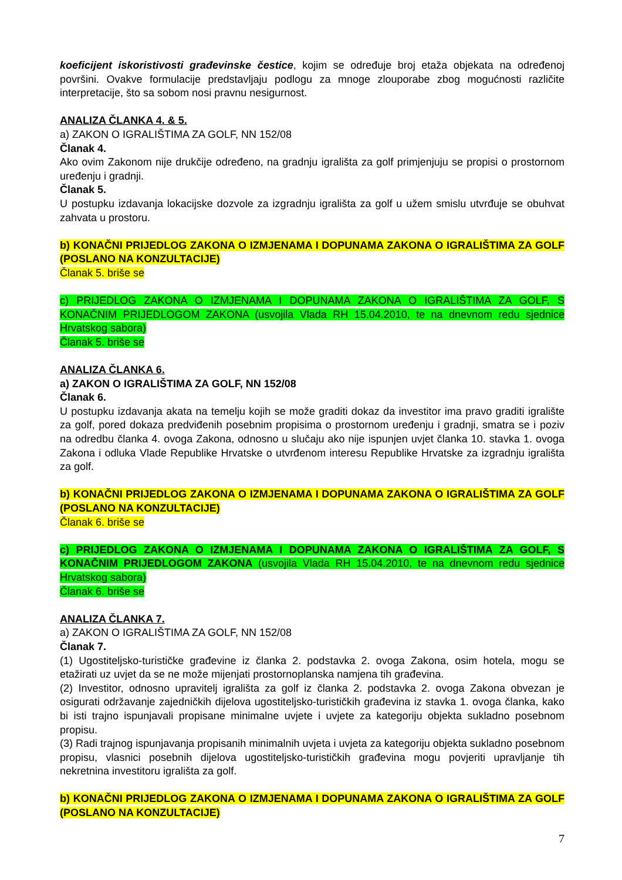koeficijent iskoristivosti građevinske čestice, kojim se određuje broj etaža objekata na određenoj površini. Ovakve formulacije predstavljaju podlogu za mnoge zlouporabe zbog mogućnosti različite interpretacije, što sa sobom nosi pravnu nesigurnost.
ANALIZA ČLANKA 4. & 5.
a) ZAKON O IGRALIŠTIMA ZA GOLF, NN 152/08
Članak 4.
Ako ovim Zakonom nije drukčije određeno, na gradnju igrališta za golf primjenjuju se propisi o prostornom uređenju i gradnji.
Članak 5.
U postupku izdavanja lokacijske dozvole za izgradnju igrališta za golf u užem smislu utvrđuje se obuhvat zahvata u prostoru.
b) KONAČNI PRIJEDLOG ZAKONA O IZMJENAMA I DOPUNAMA ZAKONA O IGRALIŠTIMA ZA GOLF (POSLANO NA KONZULTACIJE)
Članak 5. briše se
c) PRIJEDLOG ZAKONA O IZMJENAMA I DOPUNAMA ZAKONA O IGRALIŠTIMA ZA GOLF, S KONAČNIM PRIJEDLOGOM ZAKONA (usvojila Vlada RH 15.04.2010, te na dnevnom redu sjednice Hrvatskog sabora)
Članak 5. briše se
ANALIZA ČLANKA 6.
a) ZAKON O IGRALIŠTIMA ZA GOLF, NN 152/08
Članak 6.
U postupku izdavanja akata na temelju kojih se može graditi dokaz da investitor ima pravo graditi igralište za golf, pored dokaza predviđenih posebnim propisima o prostornom uređenju i gradnji, smatra se i poziv na odredbu članka 4. ovoga Zakona, odnosno u slučaju ako nije ispunjen uvjet članka 10. stavka 1. ovoga Zakona i odluka Vlade Republike Hrvatske o utvrđenom interesu Republike Hrvatske za izgradnju igrališta za golf.
b) KONAČNI PRIJEDLOG ZAKONA O IZMJENAMA I DOPUNAMA ZAKONA O IGRALIŠTIMA ZA GOLF (POSLANO NA KONZULTACIJE)
Članak 6. briše se
c) PRIJEDLOG ZAKONA O IZMJENAMA I DOPUNAMA ZAKONA O IGRALIŠTIMA ZA GOLF, S KONAČNIM PRIJEDLOGOM ZAKONA (usvojila Vlada RH 15.04.2010, te na dnevnom redu sjednice Hrvatskog sabora)
Članak 6. briše se
ANALIZA ČLANKA 7.
a) ZAKON O IGRALIŠTIMA ZA GOLF, NN 152/08
Članak 7.
(1) Ugostiteljsko-turističke građevine iz članka 2. podstavka 2. ovoga Zakona, osim hotela, mogu se etažirati uz uvjet da se ne može mijenjati prostornoplanska namjena tih građevina.
(2) Investitor, odnosno upravitelj igrališta za golf iz članka 2. podstavka 2. ovoga Zakona obvezan je osigurati održavanje zajedničkih dijelova ugostiteljsko-turističkih građevina iz stavka 1. ovoga članka, kako bi isti trajno ispunjavali propisane minimalne uvjete i uvjete za kategoriju objekta sukladno posebnom propisu.
(3) Radi trajnog ispunjavanja propisanih minimalnih uvjeta i uvjeta za kategoriju objekta sukladno posebnom propisu, vlasnici posebnih dijelova ugostiteljsko-turističkih građevina mogu povjeriti upravljanje tih nekretnina investitoru igrališta za golf.
b) KONAČNI PRIJEDLOG ZAKONA O IZMJENAMA I DOPUNAMA ZAKONA O IGRALIŠTIMA ZA GOLF (POSLANO NA KONZULTACIJE)
7